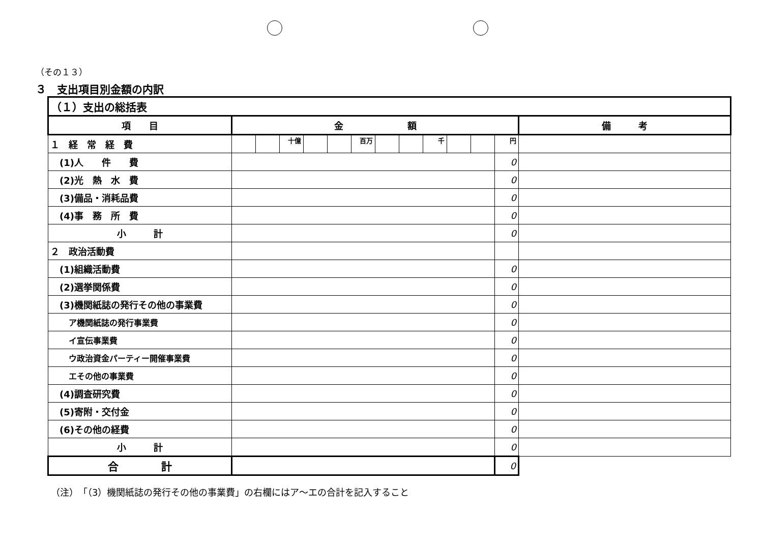（その１３）
３　支出項目別金額の内訳
| （１）支出の総括表 | | | | | | | | | | | | | |
| 項 目 | 金 額 | | | | | | | | | | | | 備 考 |
| １ 経 常 経 費 | | | 十億 | | | 百万 | | | 千 | | | 円 | |
| (1)人 件 費 | | | | | | | | | | | | 0 | |
| (2)光 熱 水 費 | | | | | | | | | | | | 0 | |
| (3)備品・消耗品費 | | | | | | | | | | | | 0 | |
| (4)事 務 所 費 | | | | | | | | | | | | 0 | |
| 小 計 | | | | | | | | | | | | 0 | |
| ２ 政治活動費 | | | | | | | | | | | | | |
| (1)組織活動費 | | | | | | | | | | | | 0 | |
| (2)選挙関係費 | | | | | | | | | | | | 0 | |
| (3)機関紙誌の発行その他の事業費 | | | | | | | | | | | | 0 | |
| ア機関紙誌の発行事業費 | | | | | | | | | | | | 0 | |
| イ宣伝事業費 | | | | | | | | | | | | 0 | |
| ウ政治資金パーティー開催事業費 | | | | | | | | | | | | 0 | |
| エその他の事業費 | | | | | | | | | | | | 0 | |
| (4)調査研究費 | | | | | | | | | | | | 0 | |
| (5)寄附・交付金 | | | | | | | | | | | | 0 | |
| (6)その他の経費 | | | | | | | | | | | | 0 | |
| 小 計 | | | | | | | | | | | | 0 | |
| 合 計 | | | | | | | | | | | | 0 | |
（注）　「（3）機関紙誌の発行その他の事業費」の右欄にはア～エの合計を記入すること